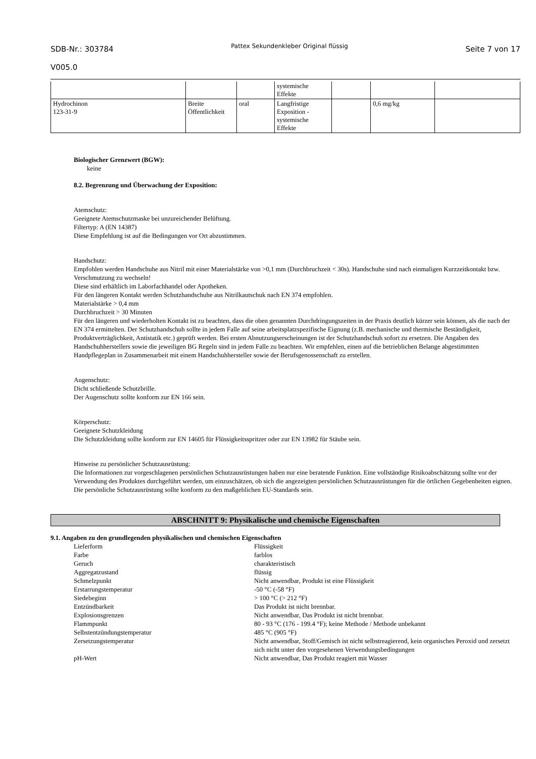SDB-Nr.: 303784
V005.0
Pattex Sekundenkleber Original flüssig
Seite 7 von 17
| | | | systemische Effekte | | | |
| Hydrochinon 123-31-9 | Breite Öffentlichkeit | oral | Langfristige Exposition - systemische Effekte | | 0,6 mg/kg | |
Biologischer Grenzwert (BGW):
keine
8.2. Begrenzung und Überwachung der Exposition:
Atemschutz:
Geeignete Atemschutzmaske bei unzureichender Belüftung.
Filtertyp: A (EN 14387)
Diese Empfehlung ist auf die Bedingungen vor Ort abzustimmen.
Handschutz:
Empfohlen werden Handschuhe aus Nitril mit einer Materialstärke von >0,1 mm (Durchbruchzeit < 30s). Handschuhe sind nach einmaligen Kurzzeitkontakt bzw. Verschmutzung zu wechseln!
Diese sind erhältlich im Laborfachhandel oder Apotheken.
Für den längeren Kontakt werden Schutzhandschuhe aus Nitrilkautschuk nach EN 374 empfohlen.
Materialstärke > 0,4 mm
Durchbruchzeit > 30 Minuten
Für den längeren und wiederholten Kontakt ist zu beachten, dass die oben genannten Durchdringungszeiten in der Praxis deutlich kürzer sein können, als die nach der EN 374 ermittelten. Der Schutzhandschuh sollte in jedem Falle auf seine arbeitsplatzspezifische Eignung (z.B. mechanische und thermische Beständigkeit, Produktverträglichkeit, Antistatik etc.) geprüft werden. Bei ersten Abnutzungserscheinungen ist der Schutzhandschuh sofort zu ersetzen. Die Angaben des Handschuhherstellers sowie die jeweiligen BG Regeln sind in jedem Falle zu beachten. Wir empfehlen, einen auf die betrieblichen Belange abgestimmten Handpflegeplan in Zusammenarbeit mit einem Handschuhhersteller sowie der Berufsgenossenschaft zu erstellen.
Augenschutz:
Dicht schließende Schutzbrille.
Der Augenschutz sollte konform zur EN 166 sein.
Körperschutz:
Geeignete Schutzkleidung
Die Schutzkleidung sollte konform zur EN 14605 für Flüssigkeitsspritzer oder zur EN 13982 für Stäube sein.
Hinweise zu persönlicher Schutzausrüstung:
Die Informationen zur vorgeschlagenen persönlichen Schutzausrüstungen haben nur eine beratende Funktion. Eine vollständige Risikoabschätzung sollte vor der Verwendung des Produktes durchgeführt werden, um einzuschätzen, ob sich die angezeigten persönlichen Schutzausrüstungen für die örtlichen Gegebenheiten eignen. Die persönliche Schutzausrüstung sollte konform zu den maßgeblichen EU-Standards sein.
ABSCHNITT 9: Physikalische und chemische Eigenschaften
9.1. Angaben zu den grundlegenden physikalischen und chemischen Eigenschaften
| Lieferform | Flüssigkeit |
| Farbe | farblos |
| Geruch | charakteristisch |
| Aggregatzustand | flüssig |
| Schmelzpunkt | Nicht anwendbar, Produkt ist eine Flüssigkeit |
| Erstarrungstemperatur | -50 °C (-58 °F) |
| Siedebeginn | > 100 °C (> 212 °F) |
| Entzündbarkeit | Das Produkt ist nicht brennbar. |
| Explosionsgrenzen | Nicht anwendbar, Das Produkt ist nicht brennbar. |
| Flammpunkt | 80 - 93 °C (176 - 199.4 °F); keine Methode / Methode unbekannt |
| Selbstentzündungstemperatur | 485 °C (905 °F) |
| Zersetzungstemperatur | Nicht anwendbar, Stoff/Gemisch ist nicht selbstreagierend, kein organisches Peroxid und zersetzt sich nicht unter den vorgesehenen Verwendungsbedingungen |
| pH-Wert | Nicht anwendbar, Das Produkt reagiert mit Wasser |